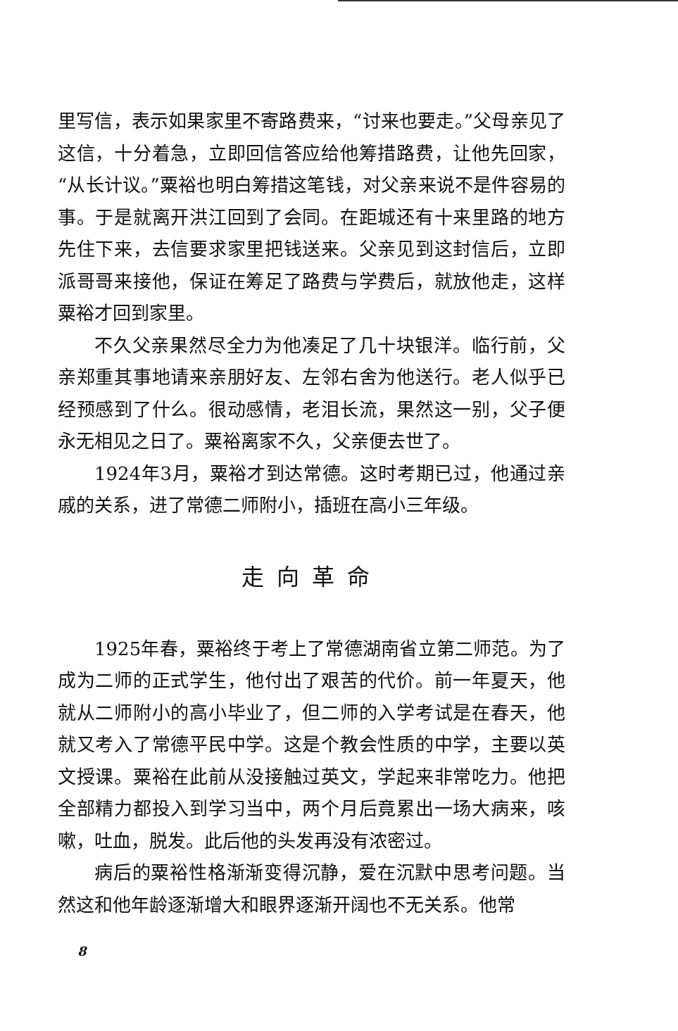里写信，表示如果家里不寄路费来，“讨来也要走。”父母亲见了这信，十分着急，立即回信答应给他筹措路费，让他先回家，“从长计议。”粟裕也明白筹措这笔钱，对父亲来说不是件容易的事。于是就离开洪江回到了会同。在距城还有十来里路的地方先住下来，去信要求家里把钱送来。父亲见到这封信后，立即派哥哥来接他，保证在筹足了路费与学费后，就放他走，这样粟裕才回到家里。
不久父亲果然尽全力为他凑足了几十块银洋。临行前，父亲郑重其事地请来亲朋好友、左邻右舍为他送行。老人似乎已经预感到了什么。很动感情，老泪长流，果然这一别，父子便永无相见之日了。粟裕离家不久，父亲便去世了。
1924年3月，粟裕才到达常德。这时考期已过，他通过亲戚的关系，进了常德二师附小，插班在高小三年级。
走向革命
1925年春，粟裕终于考上了常德湖南省立第二师范。为了成为二师的正式学生，他付出了艰苦的代价。前一年夏天，他就从二师附小的高小毕业了，但二师的入学考试是在春天，他就又考入了常德平民中学。这是个教会性质的中学，主要以英文授课。粟裕在此前从没接触过英文，学起来非常吃力。他把全部精力都投入到学习当中，两个月后竟累出一场大病来，咳嗽，吐血，脱发。此后他的头发再没有浓密过。
病后的粟裕性格渐渐变得沉静，爱在沉默中思考问题。当然这和他年龄逐渐增大和眼界逐渐开阔也不无关系。他常
8